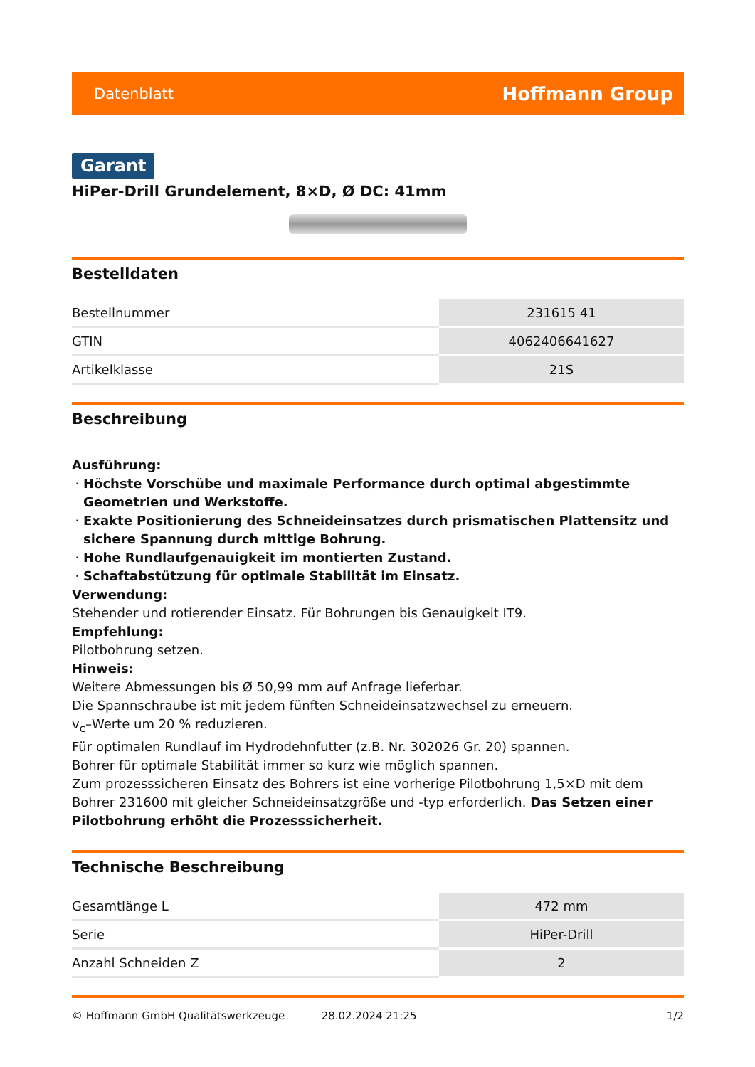Datenblatt Hoffmann Group
Garant
HiPer-Drill Grundelement, 8×D, Ø DC: 41mm
Bestelldaten
| Bestellnummer | 231615 41 |
| GTIN | 4062406641627 |
| Artikelklasse | 21S |
Beschreibung
Ausführung:
Höchste Vorschübe und maximale Performance durch optimal abgestimmte Geometrien und Werkstoffe.
Exakte Positionierung des Schneideinsatzes durch prismatischen Plattensitz und sichere Spannung durch mittige Bohrung.
Hohe Rundlaufgenauigkeit im montierten Zustand.
Schaftabstützung für optimale Stabilität im Einsatz.
Verwendung:
Stehender und rotierender Einsatz. Für Bohrungen bis Genauigkeit IT9.
Empfehlung:
Pilotbohrung setzen.
Hinweis:
Weitere Abmessungen bis Ø 50,99 mm auf Anfrage lieferbar.
Die Spannschraube ist mit jedem fünften Schneideinsatzwechsel zu erneuern.
v<sub>c</sub>–Werte um 20 % reduzieren.
Für optimalen Rundlauf im Hydrodehnfutter (z.B. Nr. 302026 Gr. 20) spannen.
Bohrer für optimale Stabilität immer so kurz wie möglich spannen.
Zum prozesssicheren Einsatz des Bohrers ist eine vorherige Pilotbohrung 1,5×D mit dem Bohrer 231600 mit gleicher Schneideinsatzgröße und -typ erforderlich. Das Setzen einer Pilotbohrung erhöht die Prozesssicherheit.
Technische Beschreibung
| Gesamtlänge L | 472 mm |
| Serie | HiPer-Drill |
| Anzahl Schneiden Z | 2 |
© Hoffmann GmbH Qualitätswerkzeuge 28.02.2024 21:25 1/2